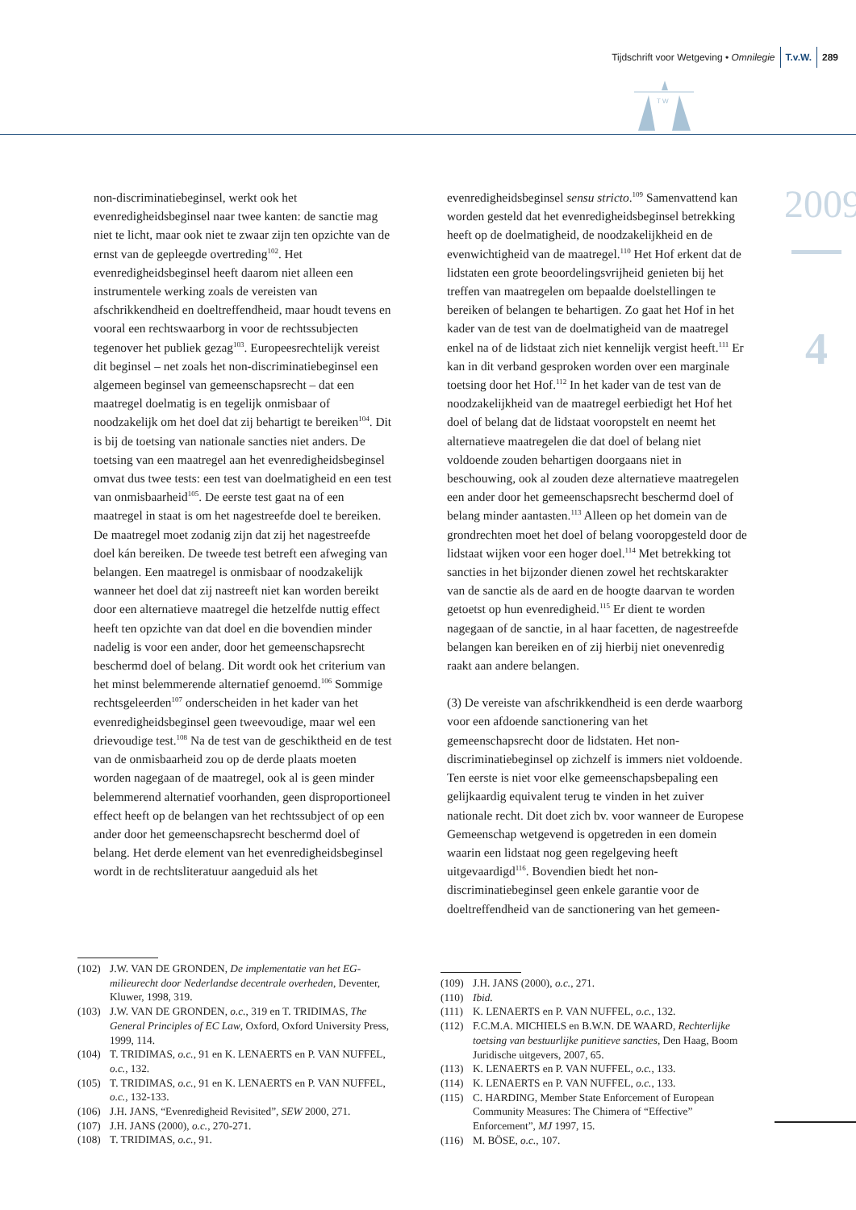Tijdschrift voor Wetgeving • Omnilegie T.v.W. 289
T W
2009
4
non-discriminatiebeginsel, werkt ook het evenredigheidsbeginsel naar twee kanten: de sanctie mag niet te licht, maar ook niet te zwaar zijn ten opzichte van de ernst van de gepleegde overtreding<sup>102</sup>. Het evenredigheidsbeginsel heeft daarom niet alleen een instrumentele werking zoals de vereisten van afschrikkendheid en doeltreffendheid, maar houdt tevens en vooral een rechtswaarborg in voor de rechtssubjecten tegenover het publiek gezag<sup>103</sup>. Europeesrechtelijk vereist dit beginsel – net zoals het non-discriminatiebeginsel een algemeen beginsel van gemeenschapsrecht – dat een maatregel doelmatig is en tegelijk onmisbaar of noodzakelijk om het doel dat zij behartigt te bereiken<sup>104</sup>. Dit is bij de toetsing van nationale sancties niet anders. De toetsing van een maatregel aan het evenredigheidsbeginsel omvat dus twee tests: een test van doelmatigheid en een test van onmisbaarheid<sup>105</sup>. De eerste test gaat na of een maatregel in staat is om het nagestreefde doel te bereiken. De maatregel moet zodanig zijn dat zij het nagestreefde doel kán bereiken. De tweede test betreft een afweging van belangen. Een maatregel is onmisbaar of noodzakelijk wanneer het doel dat zij nastreeft niet kan worden bereikt door een alternatieve maatregel die hetzelfde nuttig effect heeft ten opzichte van dat doel en die bovendien minder nadelig is voor een ander, door het gemeenschapsrecht beschermd doel of belang. Dit wordt ook het criterium van het minst belemmerende alternatief genoemd.<sup>106</sup> Sommige rechtsgeleerden<sup>107</sup> onderscheiden in het kader van het evenredigheidsbeginsel geen tweevoudige, maar wel een drievoudige test.<sup>108</sup> Na de test van de geschiktheid en de test van de onmisbaarheid zou op de derde plaats moeten worden nagegaan of de maatregel, ook al is geen minder belemmerend alternatief voorhanden, geen disproportioneel effect heeft op de belangen van het rechtssubject of op een ander door het gemeenschapsrecht beschermd doel of belang. Het derde element van het evenredigheidsbeginsel wordt in de rechtsliteratuur aangeduid als het
evenredigheidsbeginsel sensu stricto.<sup>109</sup> Samenvattend kan worden gesteld dat het evenredigheidsbeginsel betrekking heeft op de doelmatigheid, de noodzakelijkheid en de evenwichtigheid van de maatregel.<sup>110</sup> Het Hof erkent dat de lidstaten een grote beoordelingsvrijheid genieten bij het treffen van maatregelen om bepaalde doelstellingen te bereiken of belangen te behartigen. Zo gaat het Hof in het kader van de test van de doelmatigheid van de maatregel enkel na of de lidstaat zich niet kennelijk vergist heeft.<sup>111</sup> Er kan in dit verband gesproken worden over een marginale toetsing door het Hof.<sup>112</sup> In het kader van de test van de noodzakelijkheid van de maatregel eerbiedigt het Hof het doel of belang dat de lidstaat vooropstelt en neemt het alternatieve maatregelen die dat doel of belang niet voldoende zouden behartigen doorgaans niet in beschouwing, ook al zouden deze alternatieve maatregelen een ander door het gemeenschapsrecht beschermd doel of belang minder aantasten.<sup>113</sup> Alleen op het domein van de grondrechten moet het doel of belang vooropgesteld door de lidstaat wijken voor een hoger doel.<sup>114</sup> Met betrekking tot sancties in het bijzonder dienen zowel het rechtskarakter van de sanctie als de aard en de hoogte daarvan te worden getoetst op hun evenredigheid.<sup>115</sup> Er dient te worden nagegaan of de sanctie, in al haar facetten, de nagestreefde belangen kan bereiken en of zij hierbij niet onevenredig raakt aan andere belangen.
(3) De vereiste van afschrikkendheid is een derde waarborg voor een afdoende sanctionering van het gemeenschapsrecht door de lidstaten. Het non-discriminatiebeginsel op zichzelf is immers niet voldoende. Ten eerste is niet voor elke gemeenschapsbepaling een gelijkaardig equivalent terug te vinden in het zuiver nationale recht. Dit doet zich bv. voor wanneer de Europese Gemeenschap wetgevend is opgetreden in een domein waarin een lidstaat nog geen regelgeving heeft uitgevaardigd<sup>116</sup>. Bovendien biedt het non-discriminatiebeginsel geen enkele garantie voor de doeltreffendheid van de sanctionering van het gemeen-
(102) J.W. VAN DE GRONDEN, De implementatie van het EG-milieurecht door Nederlandse decentrale overheden, Deventer, Kluwer, 1998, 319.
(103) J.W. VAN DE GRONDEN, o.c., 319 en T. TRIDIMAS, The General Principles of EC Law, Oxford, Oxford University Press, 1999, 114.
(104) T. TRIDIMAS, o.c., 91 en K. LENAERTS en P. VAN NUFFEL, o.c., 132.
(105) T. TRIDIMAS, o.c., 91 en K. LENAERTS en P. VAN NUFFEL, o.c., 132-133.
(106) J.H. JANS, “Evenredigheid Revisited”, SEW 2000, 271.
(107) J.H. JANS (2000), o.c., 270-271.
(108) T. TRIDIMAS, o.c., 91.
(109) J.H. JANS (2000), o.c., 271.
(110) Ibid.
(111) K. LENAERTS en P. VAN NUFFEL, o.c., 132.
(112) F.C.M.A. MICHIELS en B.W.N. DE WAARD, Rechterlijke toetsing van bestuurlijke punitieve sancties, Den Haag, Boom Juridische uitgevers, 2007, 65.
(113) K. LENAERTS en P. VAN NUFFEL, o.c., 133.
(114) K. LENAERTS en P. VAN NUFFEL, o.c., 133.
(115) C. HARDING, Member State Enforcement of European Community Measures: The Chimera of “Effective” Enforcement”, MJ 1997, 15.
(116) M. BÖSE, o.c., 107.